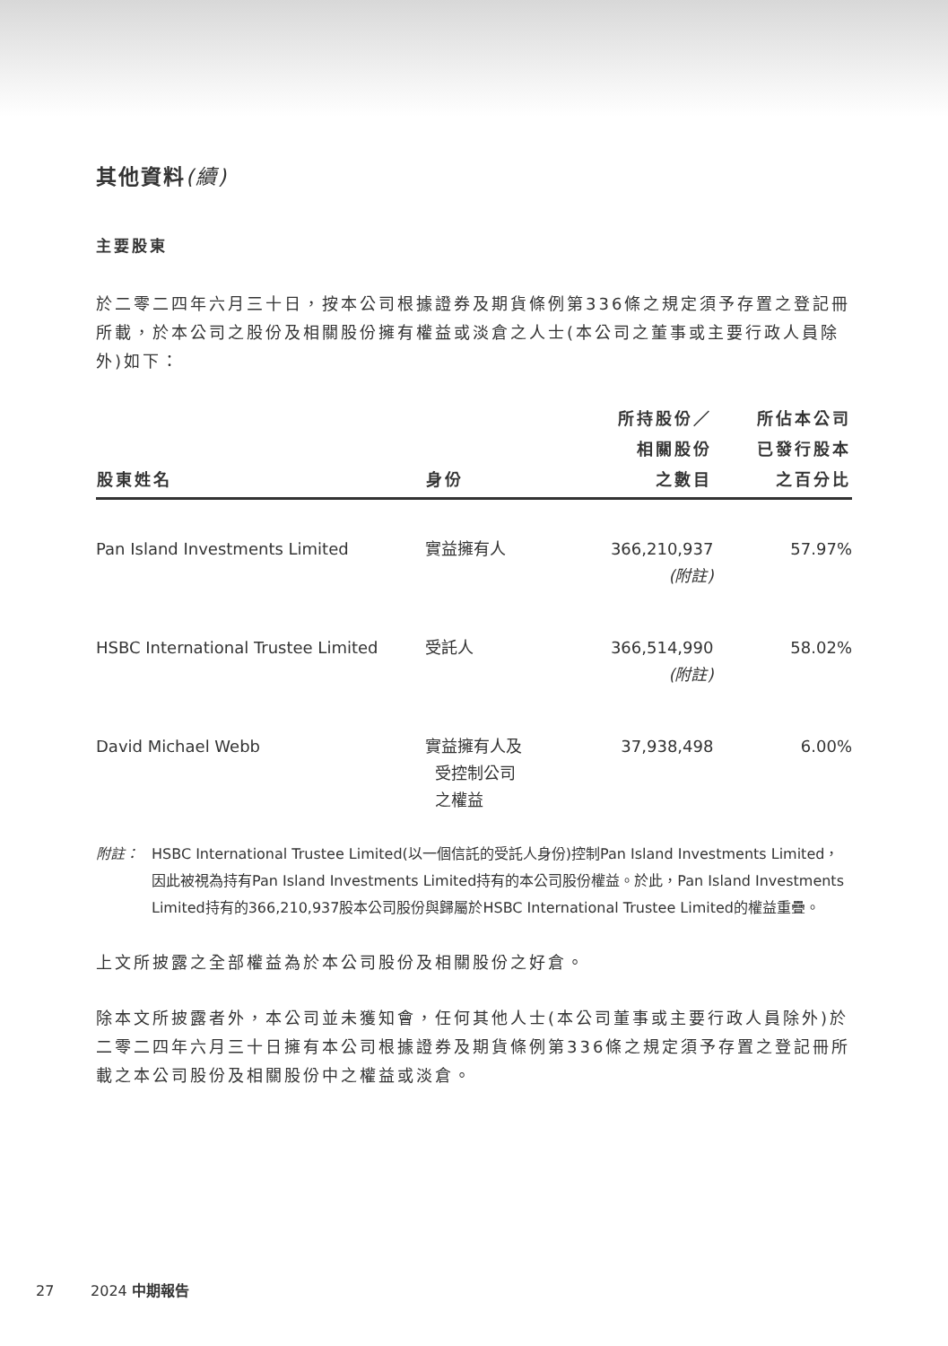其他資料(續)
主要股東
於二零二四年六月三十日，按本公司根據證券及期貨條例第336條之規定須予存置之登記冊所載，於本公司之股份及相關股份擁有權益或淡倉之人士(本公司之董事或主要行政人員除外)如下：
| 股東姓名 | 身份 | 所持股份／ 相關股份 之數目 | 所佔本公司 已發行股本 之百分比 |
| --- | --- | --- | --- |
| Pan Island Investments Limited | 實益擁有人 | 366,210,937 (附註) | 57.97% |
| HSBC International Trustee Limited | 受託人 | 366,514,990 (附註) | 58.02% |
| David Michael Webb | 實益擁有人及 受控制公司 之權益 | 37,938,498 | 6.00% |
附註： HSBC International Trustee Limited(以一個信託的受託人身份)控制Pan Island Investments Limited，因此被視為持有Pan Island Investments Limited持有的本公司股份權益。於此，Pan Island Investments Limited持有的366,210,937股本公司股份與歸屬於HSBC International Trustee Limited的權益重疊。
上文所披露之全部權益為於本公司股份及相關股份之好倉。
除本文所披露者外，本公司並未獲知會，任何其他人士(本公司董事或主要行政人員除外)於二零二四年六月三十日擁有本公司根據證券及期貨條例第336條之規定須予存置之登記冊所載之本公司股份及相關股份中之權益或淡倉。
27 2024 中期報告